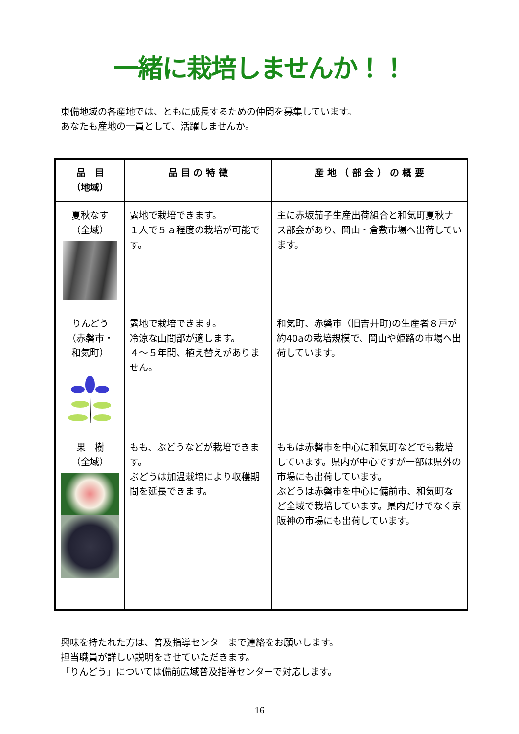一緒に栽培しませんか！！
東備地域の各産地では、ともに成長するための仲間を募集しています。
あなたも産地の一員として、活躍しませんか。
| 品 目 （地域） | 品 目 の 特 徴 | 産 地 （ 部 会 ） の 概 要 |
| --- | --- | --- |
| 夏秋なす （全域） | 露地で栽培できます。 １人で５ａ程度の栽培が可能です。 | 主に赤坂茄子生産出荷組合と和気町夏秋ナス部会があり、岡山・倉敷市場へ出荷しています。 |
| りんどう （赤磐市・ 和気町） | 露地で栽培できます。 冷涼な山間部が適します。 ４～５年間、植え替えがありません。 | 和気町、赤磐市（旧吉井町)の生産者８戸が約40aの栽培規模で、岡山や姫路の市場へ出荷しています。 |
| 果 樹 （全域） | もも、ぶどうなどが栽培できます。 ぶどうは加温栽培により収穫期間を延長できます。 | ももは赤磐市を中心に和気町などでも栽培しています。県内が中心ですが一部は県外の市場にも出荷しています。 ぶどうは赤磐市を中心に備前市、和気町など全域で栽培しています。県内だけでなく京阪神の市場にも出荷しています。 |
興味を持たれた方は、普及指導センターまで連絡をお願いします。
担当職員が詳しい説明をさせていただきます。
「りんどう」については備前広域普及指導センターで対応します。
- 16 -